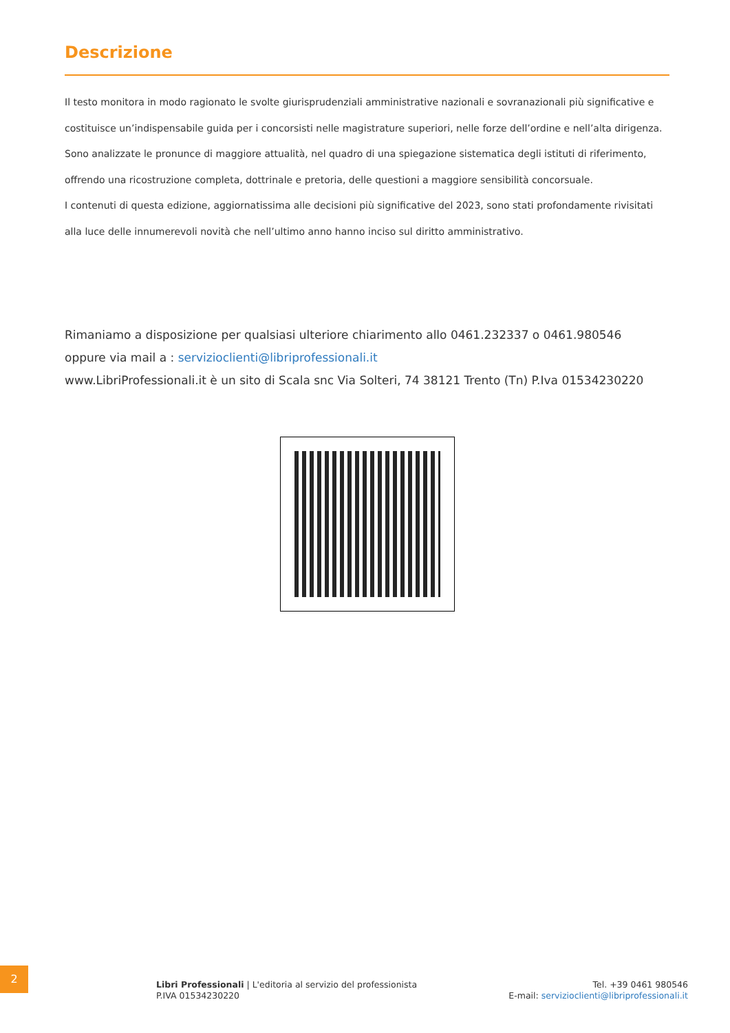Descrizione
Il testo monitora in modo ragionato le svolte giurisprudenziali amministrative nazionali e sovranazionali più significative e costituisce un’indispensabile guida per i concorsisti nelle magistrature superiori, nelle forze dell’ordine e nell’alta dirigenza. Sono analizzate le pronunce di maggiore attualità, nel quadro di una spiegazione sistematica degli istituti di riferimento, offrendo una ricostruzione completa, dottrinale e pretoria, delle questioni a maggiore sensibilità concorsuale.
I contenuti di questa edizione, aggiornatissima alle decisioni più significative del 2023, sono stati profondamente rivisitati alla luce delle innumerevoli novità che nell’ultimo anno hanno inciso sul diritto amministrativo.
Rimaniamo a disposizione per qualsiasi ulteriore chiarimento allo 0461.232337 o 0461.980546
oppure via mail a : servizioclienti@libriprofessionali.it
www.LibriProfessionali.it è un sito di Scala snc Via Solteri, 74 38121 Trento (Tn) P.Iva 01534230220
2
Libri Professionali | L'editoria al servizio del professionista
P.IVA 01534230220
Tel. +39 0461 980546
E-mail: servizioclienti@libriprofessionali.it